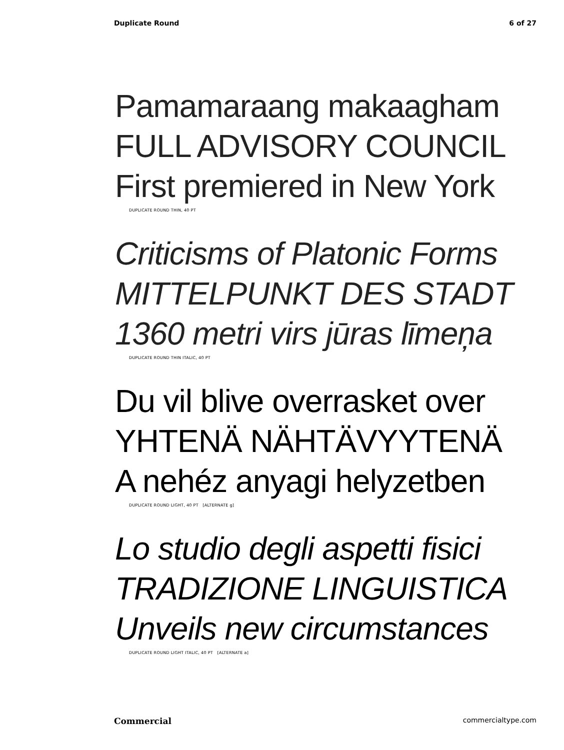Duplicate Round 6 of 27
Pamamaraang makaagham
FULL ADVISORY COUNCIL
First premiered in New York
DUPLICATE ROUND THIN, 40 PT
Criticisms of Platonic Forms
MITTELPUNKT DES STADT
1360 metri virs jūras līmeņa
DUPLICATE ROUND THIN ITALIC, 40 PT
Du vil blive overrasket over
YHTENÄ NÄHTÄVYYTENÄ
A nehéz anyagi helyzetben
DUPLICATE ROUND LIGHT, 40 PT [ALTERNATE g]
Lo studio degli aspetti fisici
TRADIZIONE LINGUISTICA
Unveils new circumstances
DUPLICATE ROUND LIGHT ITALIC, 40 PT [ALTERNATE a]
Commercial commercialtype.com